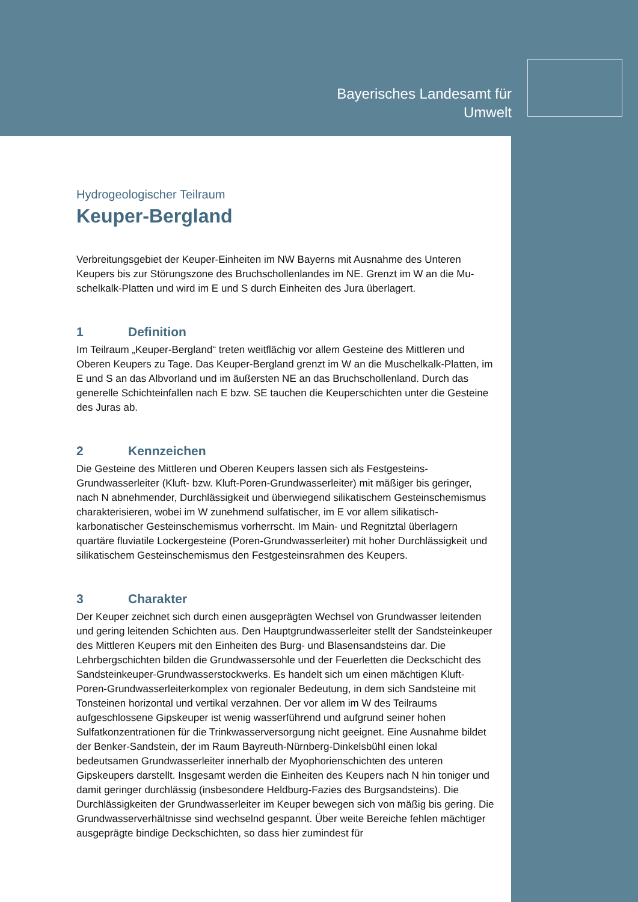Bayerisches Landesamt für
Umwelt
Hydrogeologischer Teilraum
Keuper-Bergland
Verbreitungsgebiet der Keuper-Einheiten im NW Bayerns mit Ausnahme des Unteren Keupers bis zur Störungszone des Bruchschollenlandes im NE. Grenzt im W an die Mu­schelkalk-Platten und wird im E und S durch Einheiten des Jura überlagert.
1 Definition
Im Teilraum „Keuper-Bergland“ treten weitflächig vor allem Gesteine des Mittleren und Oberen Keupers zu Tage. Das Keuper-Bergland grenzt im W an die Muschelkalk-Platten, im E und S an das Albvorland und im äußersten NE an das Bruchschollenland. Durch das generelle Schichteinfallen nach E bzw. SE tauchen die Keuperschichten un­ter die Gesteine des Juras ab.
2 Kennzeichen
Die Gesteine des Mittleren und Oberen Keupers lassen sich als Festgesteins-Grundwasserleiter (Kluft- bzw. Kluft-Poren-Grundwasserleiter) mit mäßiger bis geringer, nach N abnehmender, Durchlässigkeit und überwiegend silikatischem Gesteinschemis­mus charakterisieren, wobei im W zunehmend sulfatischer, im E vor allem silikatisch-karbonatischer Gesteinschemismus vorherrscht. Im Main- und Regnitztal überlagern quartäre fluviatile Lockergesteine (Poren-Grundwasserleiter) mit hoher Durchlässigkeit und silikatischem Gesteinschemismus den Festgesteinsrahmen des Keupers.
3 Charakter
Der Keuper zeichnet sich durch einen ausgeprägten Wechsel von Grundwasser leiten­den und gering leitenden Schichten aus. Den Hauptgrundwasserleiter stellt der Sandsteinkeuper des Mittleren Keupers mit den Einheiten des Burg- und Blasensand­steins dar. Die Lehrbergschichten bilden die Grundwassersohle und der Feuerletten die Deckschicht des Sandsteinkeuper-Grundwasserstockwerks. Es handelt sich um einen mächtigen Kluft-Poren-Grundwasserleiterkomplex von regionaler Bedeutung, in dem sich Sandsteine mit Tonsteinen horizontal und vertikal verzahnen. Der vor allem im W des Teilraums aufgeschlossene Gipskeuper ist wenig wasserführend und aufgrund sei­ner hohen Sulfatkonzentrationen für die Trinkwasserversorgung nicht geeignet. Eine Ausnahme bildet der Benker-Sandstein, der im Raum Bayreuth-Nürnberg-Dinkelsbühl einen lokal bedeutsamen Grundwasserleiter innerhalb der Myophorienschichten des un­teren Gipskeupers darstellt. Insgesamt werden die Einheiten des Keupers nach N hin toniger und damit geringer durchlässig (insbesondere Heldburg-Fazies des Burgsand­steins). Die Durchlässigkeiten der Grundwasserleiter im Keuper bewegen sich von mä­ßig bis gering. Die Grundwasserverhältnisse sind wechselnd gespannt. Über weite Be­reiche fehlen mächtiger ausgeprägte bindige Deckschichten, so dass hier zumindest für